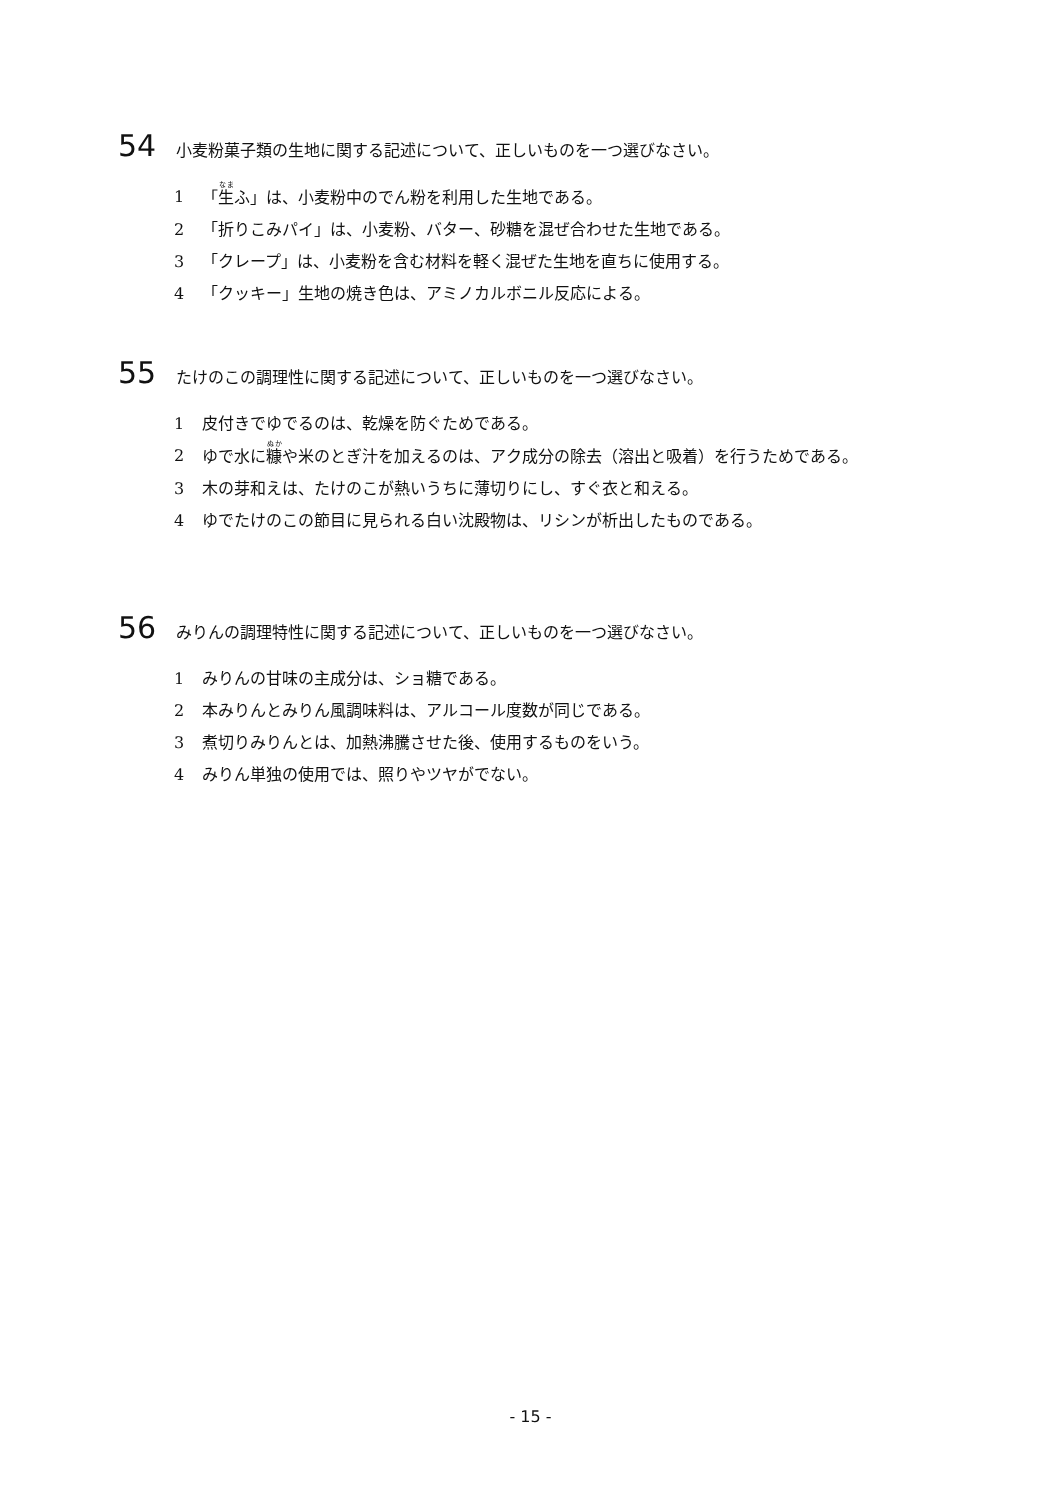54 小麦粉菓子類の生地に関する記述について、正しいものを一つ選びなさい。
1 「生ふ」は、小麦粉中のでん粉を利用した生地である。
2 「折りこみパイ」は、小麦粉、バター、砂糖を混ぜ合わせた生地である。
3 「クレープ」は、小麦粉を含む材料を軽く混ぜた生地を直ちに使用する。
4 「クッキー」生地の焼き色は、アミノカルボニル反応による。
55 たけのこの調理性に関する記述について、正しいものを一つ選びなさい。
1 皮付きでゆでるのは、乾燥を防ぐためである。
2 ゆで水に糠や米のとぎ汁を加えるのは、アク成分の除去（溶出と吸着）を行うためである。
3 木の芽和えは、たけのこが熱いうちに薄切りにし、すぐ衣と和える。
4 ゆでたけのこの節目に見られる白い沈殿物は、リシンが析出したものである。
56 みりんの調理特性に関する記述について、正しいものを一つ選びなさい。
1 みりんの甘味の主成分は、ショ糖である。
2 本みりんとみりん風調味料は、アルコール度数が同じである。
3 煮切りみりんとは、加熱沸騰させた後、使用するものをいう。
4 みりん単独の使用では、照りやツヤがでない。
- 15 -